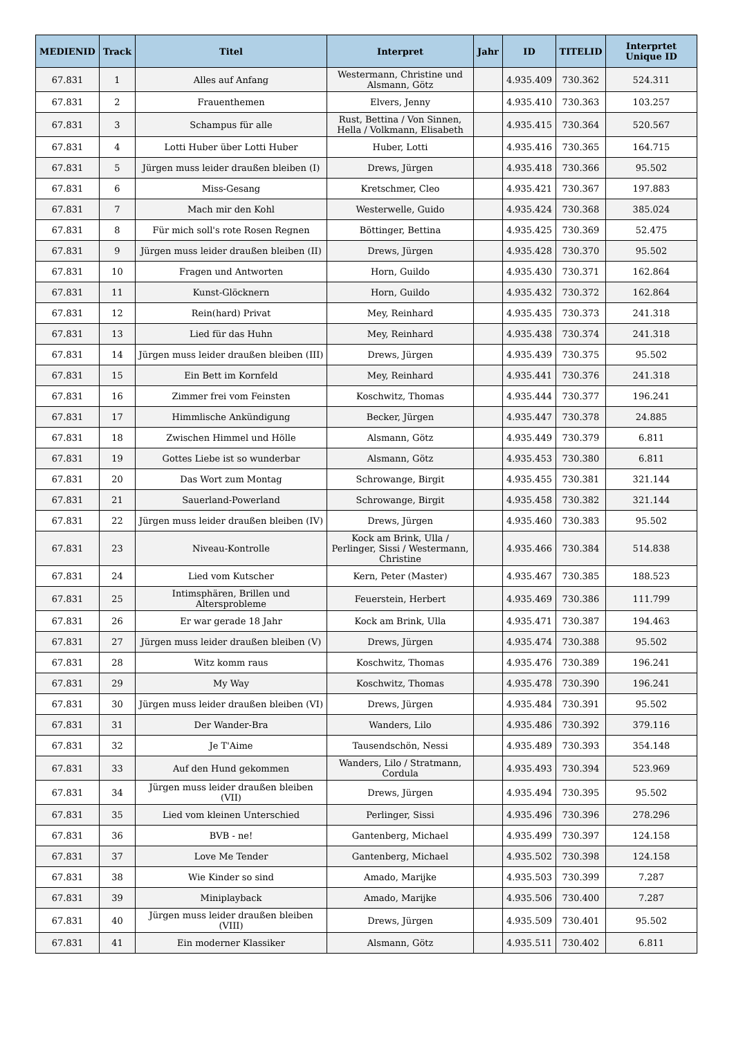| MEDIENID | Track | Titel | Interpret | Jahr | ID | TITELID | Interprtet Unique ID |
| --- | --- | --- | --- | --- | --- | --- | --- |
| 67.831 | 1 | Alles auf Anfang | Westermann, Christine und Alsmann, Götz | | 4.935.409 | 730.362 | 524.311 |
| 67.831 | 2 | Frauenthemen | Elvers, Jenny | | 4.935.410 | 730.363 | 103.257 |
| 67.831 | 3 | Schampus für alle | Rust, Bettina / Von Sinnen, Hella / Volkmann, Elisabeth | | 4.935.415 | 730.364 | 520.567 |
| 67.831 | 4 | Lotti Huber über Lotti Huber | Huber, Lotti | | 4.935.416 | 730.365 | 164.715 |
| 67.831 | 5 | Jürgen muss leider draußen bleiben (I) | Drews, Jürgen | | 4.935.418 | 730.366 | 95.502 |
| 67.831 | 6 | Miss-Gesang | Kretschmer, Cleo | | 4.935.421 | 730.367 | 197.883 |
| 67.831 | 7 | Mach mir den Kohl | Westerwelle, Guido | | 4.935.424 | 730.368 | 385.024 |
| 67.831 | 8 | Für mich soll's rote Rosen Regnen | Böttinger, Bettina | | 4.935.425 | 730.369 | 52.475 |
| 67.831 | 9 | Jürgen muss leider draußen bleiben (II) | Drews, Jürgen | | 4.935.428 | 730.370 | 95.502 |
| 67.831 | 10 | Fragen und Antworten | Horn, Guildo | | 4.935.430 | 730.371 | 162.864 |
| 67.831 | 11 | Kunst-Glöcknern | Horn, Guildo | | 4.935.432 | 730.372 | 162.864 |
| 67.831 | 12 | Rein(hard) Privat | Mey, Reinhard | | 4.935.435 | 730.373 | 241.318 |
| 67.831 | 13 | Lied für das Huhn | Mey, Reinhard | | 4.935.438 | 730.374 | 241.318 |
| 67.831 | 14 | Jürgen muss leider draußen bleiben (III) | Drews, Jürgen | | 4.935.439 | 730.375 | 95.502 |
| 67.831 | 15 | Ein Bett im Kornfeld | Mey, Reinhard | | 4.935.441 | 730.376 | 241.318 |
| 67.831 | 16 | Zimmer frei vom Feinsten | Koschwitz, Thomas | | 4.935.444 | 730.377 | 196.241 |
| 67.831 | 17 | Himmlische Ankündigung | Becker, Jürgen | | 4.935.447 | 730.378 | 24.885 |
| 67.831 | 18 | Zwischen Himmel und Hölle | Alsmann, Götz | | 4.935.449 | 730.379 | 6.811 |
| 67.831 | 19 | Gottes Liebe ist so wunderbar | Alsmann, Götz | | 4.935.453 | 730.380 | 6.811 |
| 67.831 | 20 | Das Wort zum Montag | Schrowange, Birgit | | 4.935.455 | 730.381 | 321.144 |
| 67.831 | 21 | Sauerland-Powerland | Schrowange, Birgit | | 4.935.458 | 730.382 | 321.144 |
| 67.831 | 22 | Jürgen muss leider draußen bleiben (IV) | Drews, Jürgen | | 4.935.460 | 730.383 | 95.502 |
| 67.831 | 23 | Niveau-Kontrolle | Kock am Brink, Ulla / Perlinger, Sissi / Westermann, Christine | | 4.935.466 | 730.384 | 514.838 |
| 67.831 | 24 | Lied vom Kutscher | Kern, Peter (Master) | | 4.935.467 | 730.385 | 188.523 |
| 67.831 | 25 | Intimsphären, Brillen und Altersprobleme | Feuerstein, Herbert | | 4.935.469 | 730.386 | 111.799 |
| 67.831 | 26 | Er war gerade 18 Jahr | Kock am Brink, Ulla | | 4.935.471 | 730.387 | 194.463 |
| 67.831 | 27 | Jürgen muss leider draußen bleiben (V) | Drews, Jürgen | | 4.935.474 | 730.388 | 95.502 |
| 67.831 | 28 | Witz komm raus | Koschwitz, Thomas | | 4.935.476 | 730.389 | 196.241 |
| 67.831 | 29 | My Way | Koschwitz, Thomas | | 4.935.478 | 730.390 | 196.241 |
| 67.831 | 30 | Jürgen muss leider draußen bleiben (VI) | Drews, Jürgen | | 4.935.484 | 730.391 | 95.502 |
| 67.831 | 31 | Der Wander-Bra | Wanders, Lilo | | 4.935.486 | 730.392 | 379.116 |
| 67.831 | 32 | Je T'Aime | Tausendschön, Nessi | | 4.935.489 | 730.393 | 354.148 |
| 67.831 | 33 | Auf den Hund gekommen | Wanders, Lilo / Stratmann, Cordula | | 4.935.493 | 730.394 | 523.969 |
| 67.831 | 34 | Jürgen muss leider draußen bleiben (VII) | Drews, Jürgen | | 4.935.494 | 730.395 | 95.502 |
| 67.831 | 35 | Lied vom kleinen Unterschied | Perlinger, Sissi | | 4.935.496 | 730.396 | 278.296 |
| 67.831 | 36 | BVB - ne! | Gantenberg, Michael | | 4.935.499 | 730.397 | 124.158 |
| 67.831 | 37 | Love Me Tender | Gantenberg, Michael | | 4.935.502 | 730.398 | 124.158 |
| 67.831 | 38 | Wie Kinder so sind | Amado, Marijke | | 4.935.503 | 730.399 | 7.287 |
| 67.831 | 39 | Miniplayback | Amado, Marijke | | 4.935.506 | 730.400 | 7.287 |
| 67.831 | 40 | Jürgen muss leider draußen bleiben (VIII) | Drews, Jürgen | | 4.935.509 | 730.401 | 95.502 |
| 67.831 | 41 | Ein moderner Klassiker | Alsmann, Götz | | 4.935.511 | 730.402 | 6.811 |